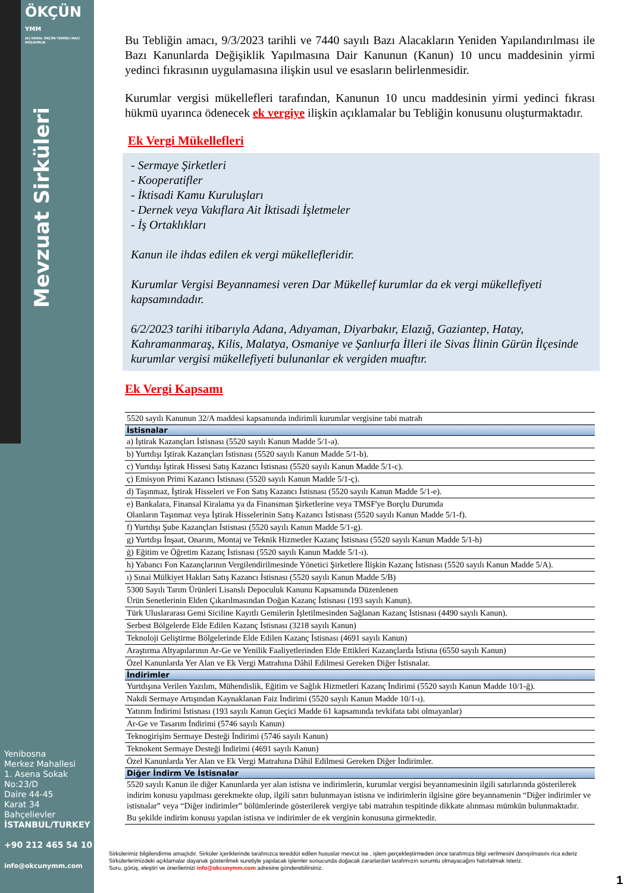ÖKÇÜN YMM
ALİ KEMAL ÖKÇÜN YEMİNLİ MALİ MÜŞAVİRLİK
Mevzuat Sirküleri
Yenibosna
Merkez Mahallesi
1. Asena Sokak
No:23/D
Daire 44-45
Karat 34
Bahçelievler
İSTANBUL/TURKEY
+90 212 465 54 10
info@okcunymm.com
Bu Tebliğin amacı, 9/3/2023 tarihli ve 7440 sayılı Bazı Alacakların Yeniden Yapılandırılması ile Bazı Kanunlarda Değişiklik Yapılmasına Dair Kanunun (Kanun) 10 uncu maddesinin yirmi yedinci fıkrasının uygulamasına ilişkin usul ve esasların belirlenmesidir.
Kurumlar vergisi mükellefleri tarafından, Kanunun 10 uncu maddesinin yirmi yedinci fıkrası hükmü uyarınca ödenecek ek vergiye ilişkin açıklamalar bu Tebliğin konusunu oluşturmaktadır.
Ek Vergi Mükellefleri
- Sermaye Şirketleri
- Kooperatifler
- İktisadi Kamu Kuruluşları
- Dernek veya Vakıflara Ait İktisadi İşletmeler
- İş Ortaklıkları
Kanun ile ihdas edilen ek vergi mükellefleridir.
Kurumlar Vergisi Beyannamesi veren Dar Mükellef kurumlar da ek vergi mükellefiyeti kapsamındadır.
6/2/2023 tarihi itibarıyla Adana, Adıyaman, Diyarbakır, Elazığ, Gaziantep, Hatay, Kahramanmaraş, Kilis, Malatya, Osmaniye ve Şanlıurfa İlleri ile Sivas İlinin Gürün İlçesinde kurumlar vergisi mükellefiyeti bulunanlar ek vergiden muaftır.
Ek Vergi Kapsamı
| 5520 sayılı Kanunun 32/A maddesi kapsamında indirimli kurumlar vergisine tabi matrah |
| İstisnalar |
| a) İştirak Kazançları İstisnası (5520 sayılı Kanun Madde 5/1-a). |
| b) Yurtdışı İştirak Kazançları İstisnası (5520 sayılı Kanun Madde 5/1-b). |
| c) Yurtdışı İştirak Hissesi Satış Kazancı İstisnası (5520 sayılı Kanun Madde 5/1-c). |
| ç) Emisyon Primi Kazancı İstisnası (5520 sayılı Kanun Madde 5/1-ç). |
| d) Taşınmaz, İştirak Hisseleri ve Fon Satış Kazancı İstisnası (5520 sayılı Kanun Madde 5/1-e). |
| e) Bankalara, Finansal Kiralama ya da Finansman Şirketlerine veya TMSF'ye Borçlu Durumda Olanların Taşınmaz veya İştirak Hisselerinin Satış Kazancı İstisnası (5520 sayılı Kanun Madde 5/1-f). |
| f) Yurtdışı Şube Kazançları İstisnası (5520 sayılı Kanun Madde 5/1-g). |
| g) Yurtdışı İnşaat, Onarım, Montaj ve Teknik Hizmetler Kazanç İstisnası (5520 sayılı Kanun Madde 5/1-h) |
| ğ) Eğitim ve Öğretim Kazanç İstisnası (5520 sayılı Kanun Madde 5/1-ı). |
| h) Yabancı Fon Kazançlarının Vergilendirilmesinde Yönetici Şirketlere İlişkin Kazanç İstisnası (5520 sayılı Kanun Madde 5/A). |
| ı) Sınai Mülkiyet Hakları Satış Kazancı İstisnası (5520 sayılı Kanun Madde 5/B) |
| 5300 Sayılı Tarım Ürünleri Lisanslı Depoculuk Kanunu Kapsamında Düzenlenen Ürün Senetlerinin Elden Çıkarılmasından Doğan Kazanç İstisnası (193 sayılı Kanun). |
| Türk Uluslararası Gemi Siciline Kayıtlı Gemilerin İşletilmesinden Sağlanan Kazanç İstisnası (4490 sayılı Kanun). |
| Serbest Bölgelerde Elde Edilen Kazanç İstisnası (3218 sayılı Kanun) |
| Teknoloji Geliştirme Bölgelerinde Elde Edilen Kazanç İstisnası (4691 sayılı Kanun) |
| Araştırma Altyapılarının Ar-Ge ve Yenilik Faaliyetlerinden Elde Ettikleri Kazançlarda İstisna (6550 sayılı Kanun) |
| Özel Kanunlarda Yer Alan ve Ek Vergi Matrahına Dâhil Edilmesi Gereken Diğer İstisnalar. |
| İndirimler |
| Yurtdışına Verilen Yazılım, Mühendislik, Eğitim ve Sağlık Hizmetleri Kazanç İndirimi (5520 sayılı Kanun Madde 10/1-ğ). |
| Nakdi Sermaye Artışından Kaynaklanan Faiz İndirimi (5520 sayılı Kanun Madde 10/1-ı). |
| Yatırım İndirimi İstisnası (193 sayılı Kanun Geçici Madde 61 kapsamında tevkifata tabi olmayanlar) |
| Ar-Ge ve Tasarım İndirimi (5746 sayılı Kanun) |
| Teknogirişim Sermaye Desteği İndirimi (5746 sayılı Kanun) |
| Teknokent Sermaye Desteği İndirimi (4691 sayılı Kanun) |
| Özel Kanunlarda Yer Alan ve Ek Vergi Matrahına Dâhil Edilmesi Gereken Diğer İndirimler. |
| Diğer İndirm Ve İstisnalar |
| 5520 sayılı Kanun ile diğer Kanunlarda yer alan istisna ve indirimlerin, kurumlar vergisi beyannamesinin ilgili satırlarında gösterilerek indirim konusu yapılması gerekmekte olup, ilgili satırı bulunmayan istisna ve indirimlerin ilgisine göre beyannamenin “Diğer indirimler ve istisnalar” veya “Diğer indirimler” bölümlerinde gösterilerek vergiye tabi matrahın tespitinde dikkate alınması mümkün bulunmaktadır. |
| Bu şekilde indirim konusu yapılan istisna ve indirimler de ek verginin konusuna girmektedir. |
Sirkülerimiz bilgilendirme amaçlıdır. Sirküler içeriklerinde tarafınızca tereddüt edilen hususlar mevcut ise , işlem gerçekleştirmeden önce tarafımıza bilgi verilmesini danışılmasını rica ederiz Sirkülerlerimizdeki açıklamalar dayanak gösterilmek suretiyle yapılacak işlemler sonucunda doğacak zararlardan tarafımızın sorumlu olmayacağını hatırlatmak isteriz.
Soru, görüş, eleştiri ve önerilerinizi info@okcunymm.com adresine gönderebilirsiniz.
1